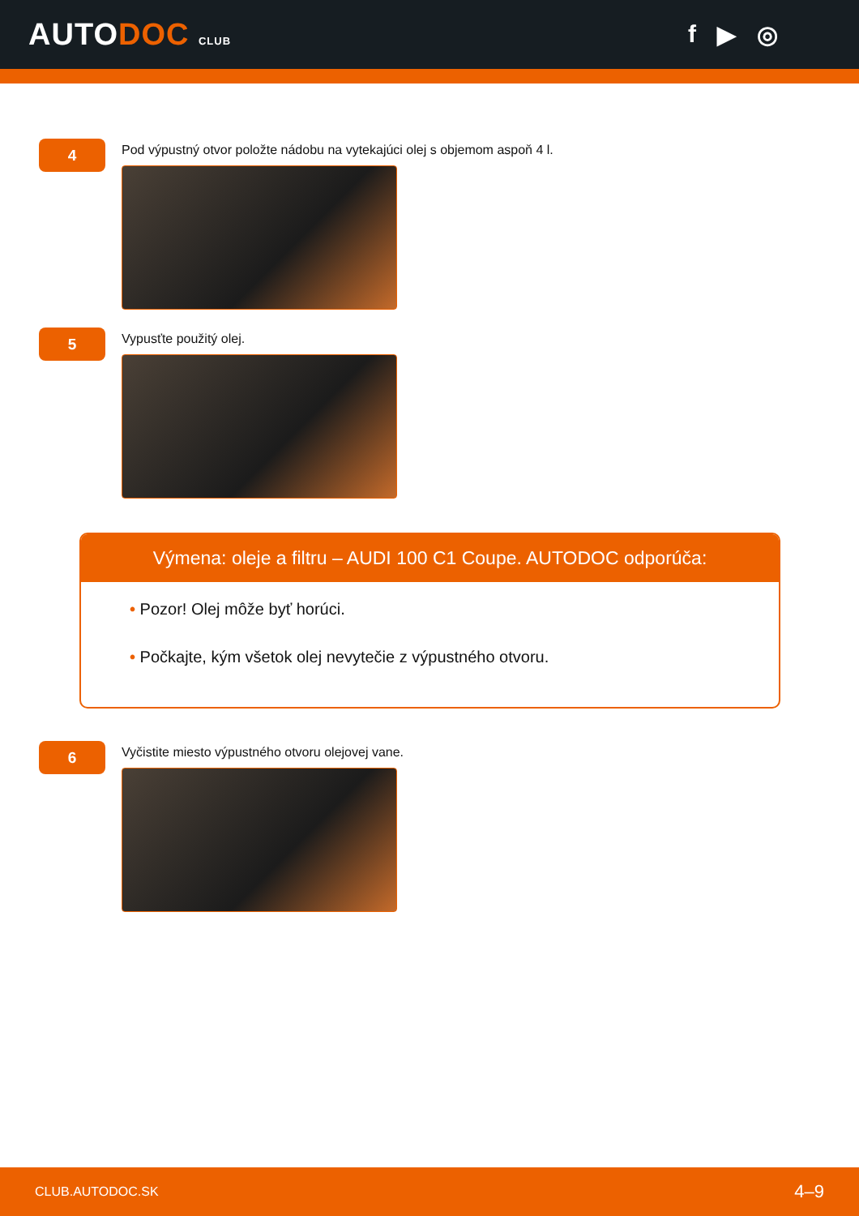AUTODOC CLUB
f ▶ ◎
4
Pod výpustný otvor položte nádobu na vytekajúci olej s objemom aspoň 4 l.
5
Vypusťte použitý olej.
Výmena: oleje a filtru – AUDI 100 C1 Coupe. AUTODOC odporúča:
• Pozor! Olej môže byť horúci.
• Počkajte, kým všetok olej nevytečie z výpustného otvoru.
6
Vyčistite miesto výpustného otvoru olejovej vane.
CLUB.AUTODOC.SK 4–9